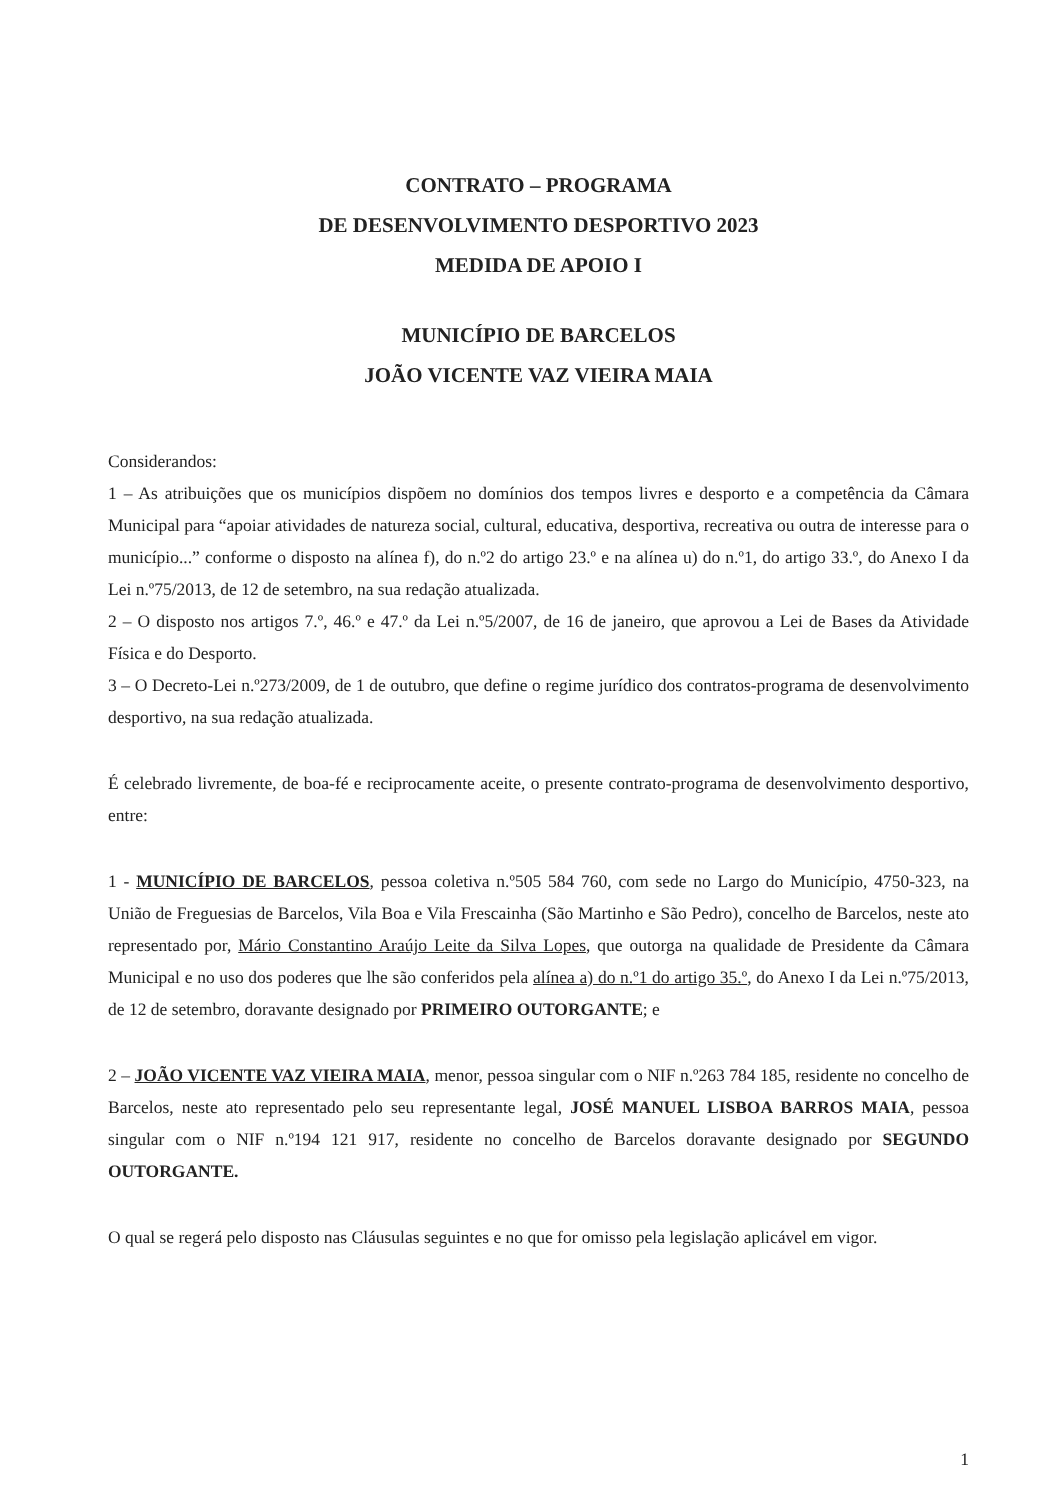CONTRATO – PROGRAMA
DE DESENVOLVIMENTO DESPORTIVO 2023
MEDIDA DE APOIO I
MUNICÍPIO DE BARCELOS
JOÃO VICENTE VAZ VIEIRA MAIA
Considerandos:
1 – As atribuições que os municípios dispõem no domínios dos tempos livres e desporto e a competência da Câmara Municipal para “apoiar atividades de natureza social, cultural, educativa, desportiva, recreativa ou outra de interesse para o município...” conforme o disposto na alínea f), do n.º2 do artigo 23.º e na alínea u) do n.º1, do artigo 33.º, do Anexo I da Lei n.º75/2013, de 12 de setembro, na sua redação atualizada.
2 – O disposto nos artigos 7.º, 46.º e 47.º da Lei n.º5/2007, de 16 de janeiro, que aprovou a Lei de Bases da Atividade Física e do Desporto.
3 – O Decreto-Lei n.º273/2009, de 1 de outubro, que define o regime jurídico dos contratos-programa de desenvolvimento desportivo, na sua redação atualizada.
É celebrado livremente, de boa-fé e reciprocamente aceite, o presente contrato-programa de desenvolvimento desportivo, entre:
1 - MUNICÍPIO DE BARCELOS, pessoa coletiva n.º505 584 760, com sede no Largo do Município, 4750-323, na União de Freguesias de Barcelos, Vila Boa e Vila Frescainha (São Martinho e São Pedro), concelho de Barcelos, neste ato representado por, Mário Constantino Araújo Leite da Silva Lopes, que outorga na qualidade de Presidente da Câmara Municipal e no uso dos poderes que lhe são conferidos pela alínea a) do n.º1 do artigo 35.º, do Anexo I da Lei n.º75/2013, de 12 de setembro, doravante designado por PRIMEIRO OUTORGANTE; e
2 – JOÃO VICENTE VAZ VIEIRA MAIA, menor, pessoa singular com o NIF n.º263 784 185, residente no concelho de Barcelos, neste ato representado pelo seu representante legal, JOSÉ MANUEL LISBOA BARROS MAIA, pessoa singular com o NIF n.º194 121 917, residente no concelho de Barcelos doravante designado por SEGUNDO OUTORGANTE.
O qual se regerá pelo disposto nas Cláusulas seguintes e no que for omisso pela legislação aplicável em vigor.
1